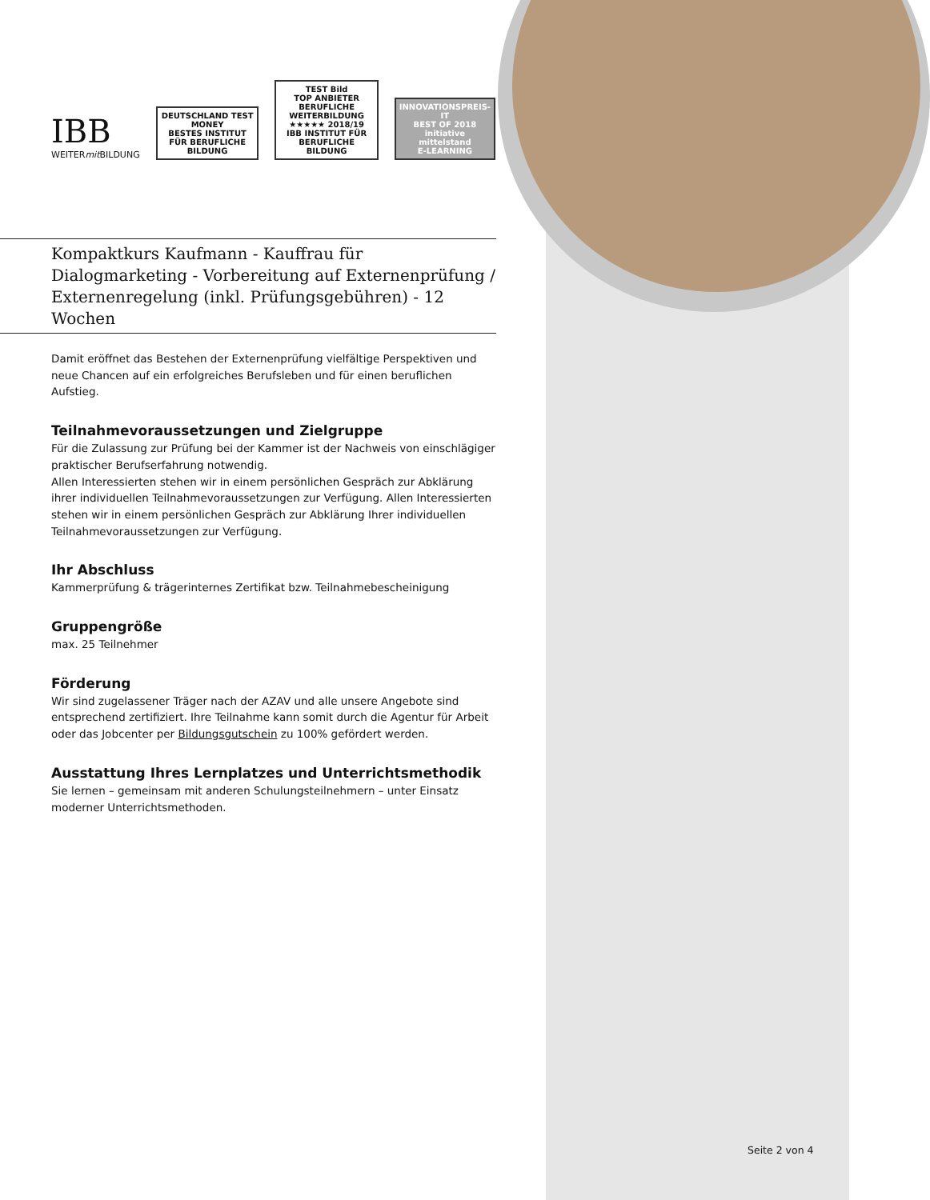IBB
WEITERmit BILDUNG
DEUTSCHLAND TEST
MONEY
BESTES INSTITUT FÜR BERUFLICHE BILDUNG
TEST Bild
TOP ANBIETER BERUFLICHE WEITERBILDUNG
★★★★★ 2018/19
IBB INSTITUT FÜR BERUFLICHE BILDUNG
INNOVATIONSPREIS-IT
BEST OF 2018
initiative mittelstand
E-LEARNING
Kompaktkurs Kaufmann - Kauffrau für Dialogmarketing - Vorbereitung auf Externenprüfung / Externenregelung (inkl. Prüfungsgebühren) - 12 Wochen
Damit eröffnet das Bestehen der Externenprüfung vielfältige Perspektiven und neue Chancen auf ein erfolgreiches Berufsleben und für einen beruflichen Aufstieg.
Teilnahmevoraussetzungen und Zielgruppe
Für die Zulassung zur Prüfung bei der Kammer ist der Nachweis von einschlägiger praktischer Berufserfahrung notwendig.
Allen Interessierten stehen wir in einem persönlichen Gespräch zur Abklärung ihrer individuellen Teilnahmevoraussetzungen zur Verfügung. Allen Interessierten stehen wir in einem persönlichen Gespräch zur Abklärung Ihrer individuellen Teilnahmevoraussetzungen zur Verfügung.
Ihr Abschluss
Kammerprüfung & trägerinternes Zertifikat bzw. Teilnahmebescheinigung
Gruppengröße
max. 25 Teilnehmer
Förderung
Wir sind zugelassener Träger nach der AZAV und alle unsere Angebote sind entsprechend zertifiziert. Ihre Teilnahme kann somit durch die Agentur für Arbeit oder das Jobcenter per Bildungsgutschein zu 100% gefördert werden.
Ausstattung Ihres Lernplatzes und Unterrichtsmethodik
Sie lernen – gemeinsam mit anderen Schulungsteilnehmern – unter Einsatz moderner Unterrichtsmethoden.
Seite 2 von 4